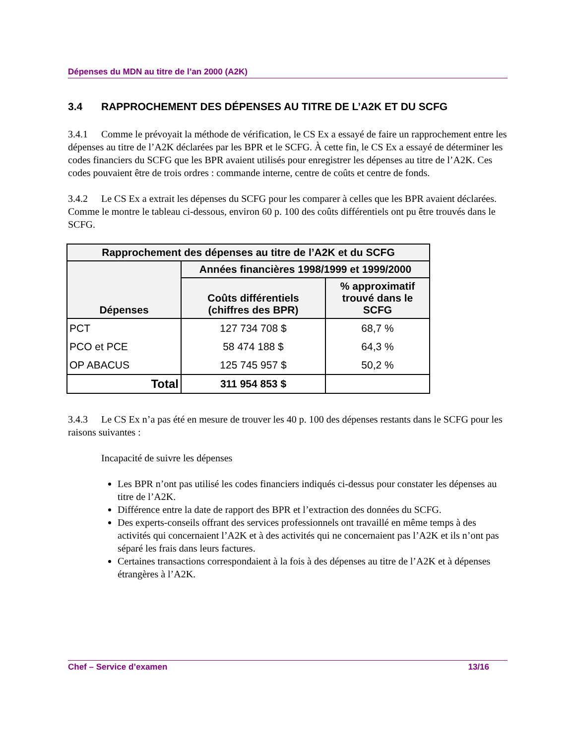Dépenses du MDN au titre de l’an 2000 (A2K)
3.4 RAPPROCHEMENT DES DÉPENSES AU TITRE DE L’A2K ET DU SCFG
3.4.1 Comme le prévoyait la méthode de vérification, le CS Ex a essayé de faire un rapprochement entre les dépenses au titre de l’A2K déclarées par les BPR et le SCFG. À cette fin, le CS Ex a essayé de déterminer les codes financiers du SCFG que les BPR avaient utilisés pour enregistrer les dépenses au titre de l’A2K. Ces codes pouvaient être de trois ordres : commande interne, centre de coûts et centre de fonds.
3.4.2 Le CS Ex a extrait les dépenses du SCFG pour les comparer à celles que les BPR avaient déclarées. Comme le montre le tableau ci-dessous, environ 60 p. 100 des coûts différentiels ont pu être trouvés dans le SCFG.
| Rapprochement des dépenses au titre de l’A2K et du SCFG | | |
| --- | --- | --- |
| Dépenses | Années financières 1998/1999 et 1999/2000 | |
| | Coûts différentiels (chiffres des BPR) | % approximatif trouvé dans le SCFG |
| PCT | 127 734 708 $ | 68,7 % |
| PCO et PCE | 58 474 188 $ | 64,3 % |
| OP ABACUS | 125 745 957 $ | 50,2 % |
| Total | 311 954 853 $ | |
3.4.3 Le CS Ex n’a pas été en mesure de trouver les 40 p. 100 des dépenses restants dans le SCFG pour les raisons suivantes :
Incapacité de suivre les dépenses
Les BPR n’ont pas utilisé les codes financiers indiqués ci-dessus pour constater les dépenses au titre de l’A2K.
Différence entre la date de rapport des BPR et l’extraction des données du SCFG.
Des experts-conseils offrant des services professionnels ont travaillé en même temps à des activités qui concernaient l’A2K et à des activités qui ne concernaient pas l’A2K et ils n’ont pas séparé les frais dans leurs factures.
Certaines transactions correspondaient à la fois à des dépenses au titre de l’A2K et à dépenses étrangères à l’A2K.
Chef – Service d’examen 13/16